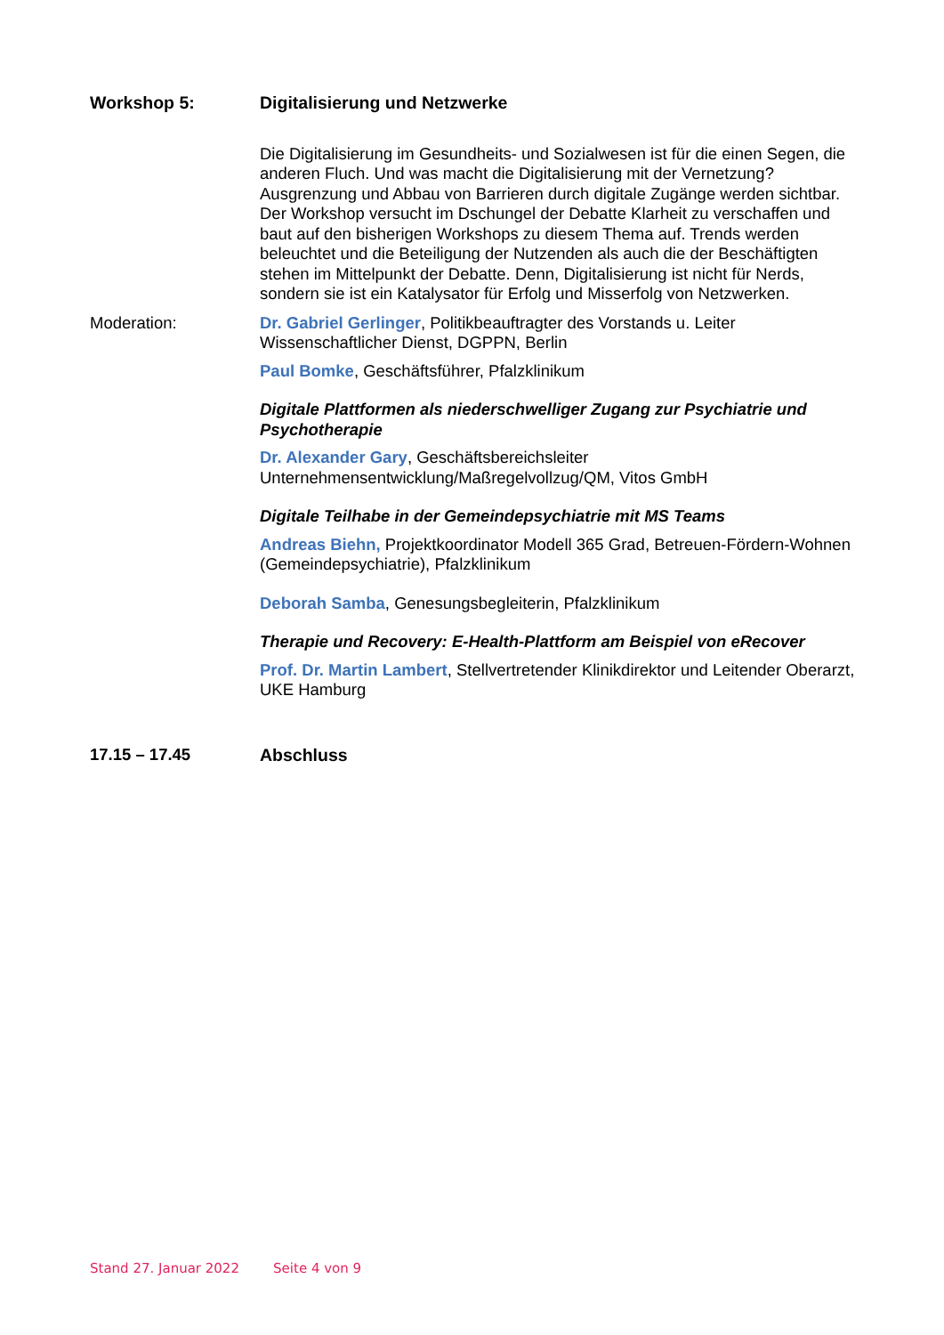Workshop 5: Digitalisierung und Netzwerke
Die Digitalisierung im Gesundheits- und Sozialwesen ist für die einen Segen, die anderen Fluch. Und was macht die Digitalisierung mit der Vernetzung? Ausgrenzung und Abbau von Barrieren durch digitale Zugänge werden sichtbar. Der Workshop versucht im Dschungel der Debatte Klarheit zu verschaffen und baut auf den bisherigen Workshops zu diesem Thema auf. Trends werden beleuchtet und die Beteiligung der Nutzenden als auch die der Beschäftigten stehen im Mittelpunkt der Debatte. Denn, Digitalisierung ist nicht für Nerds, sondern sie ist ein Katalysator für Erfolg und Misserfolg von Netzwerken.
Moderation: Dr. Gabriel Gerlinger, Politikbeauftragter des Vorstands u. Leiter Wissenschaftlicher Dienst, DGPPN, Berlin
Paul Bomke, Geschäftsführer, Pfalzklinikum
Digitale Plattformen als niederschwelliger Zugang zur Psychiatrie und Psychotherapie
Dr. Alexander Gary, Geschäftsbereichsleiter Unternehmensentwicklung/Maßregelvollzug/QM, Vitos GmbH
Digitale Teilhabe in der Gemeindepsychiatrie mit MS Teams
Andreas Biehn, Projektkoordinator Modell 365 Grad, Betreuen-Fördern-Wohnen (Gemeindepsychiatrie), Pfalzklinikum
Deborah Samba, Genesungsbegleiterin, Pfalzklinikum
Therapie und Recovery: E-Health-Plattform am Beispiel von eRecover
Prof. Dr. Martin Lambert, Stellvertretender Klinikdirektor und Leitender Oberarzt, UKE Hamburg
17.15 – 17.45 Abschluss
Stand 27. Januar 2022 Seite 4 von 9